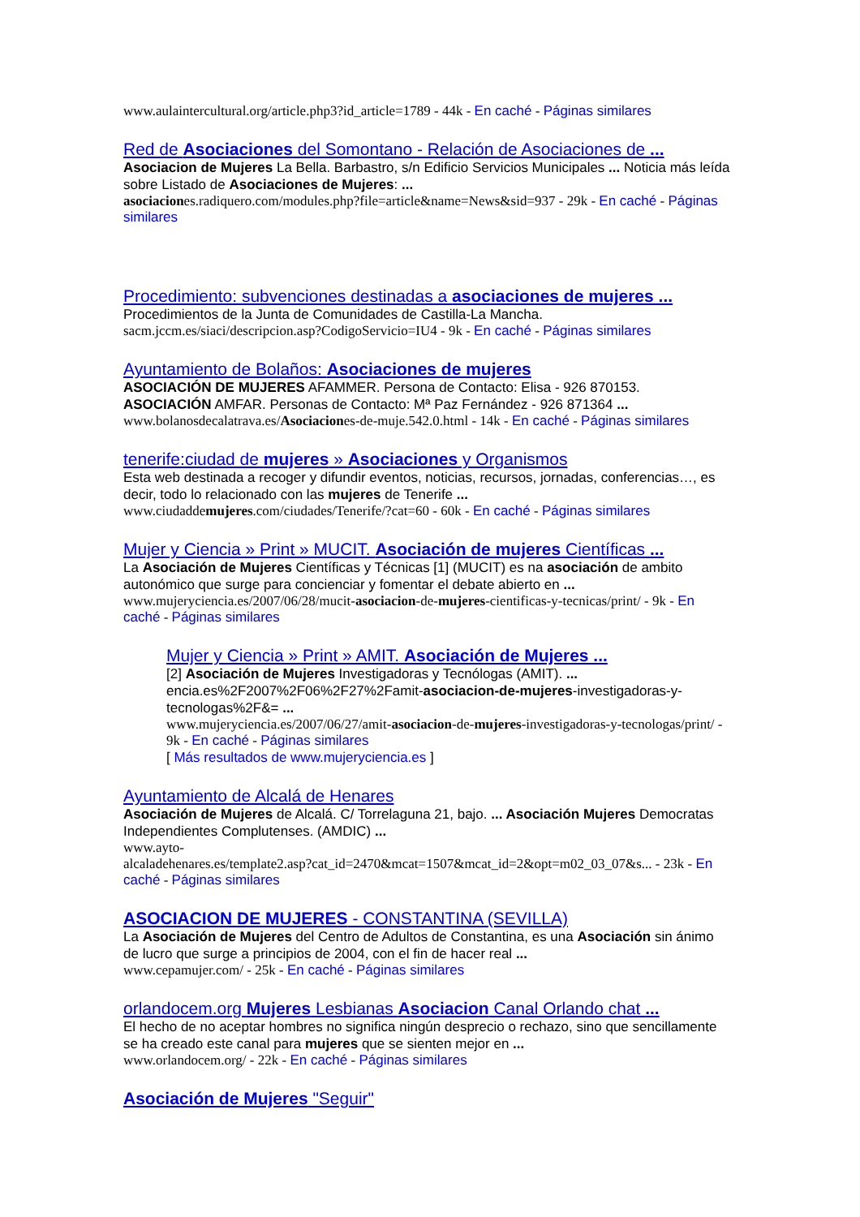www.aulaintercultural.org/article.php3?id_article=1789 - 44k - En caché - Páginas similares
Red de Asociaciones del Somontano - Relación de Asociaciones de ...
Asociacion de Mujeres La Bella. Barbastro, s/n Edificio Servicios Municipales ... Noticia más leída sobre Listado de Asociaciones de Mujeres: ...
asociaciones.radiquero.com/modules.php?file=article&name=News&sid=937 - 29k - En caché - Páginas similares
Procedimiento: subvenciones destinadas a asociaciones de mujeres ...
Procedimientos de la Junta de Comunidades de Castilla-La Mancha.
sacm.jccm.es/siaci/descripcion.asp?CodigoServicio=IU4 - 9k - En caché - Páginas similares
Ayuntamiento de Bolaños: Asociaciones de mujeres
ASOCIACIÓN DE MUJERES AFAMMER. Persona de Contacto: Elisa - 926 870153. ASOCIACIÓN AMFAR. Personas de Contacto: Mª Paz Fernández - 926 871364 ...
www.bolanosdecalatrava.es/Asociaciones-de-muje.542.0.html - 14k - En caché - Páginas similares
tenerife:ciudad de mujeres » Asociaciones y Organismos
Esta web destinada a recoger y difundir eventos, noticias, recursos, jornadas, conferencias…, es decir, todo lo relacionado con las mujeres de Tenerife ...
www.ciudaddemujeres.com/ciudades/Tenerife/?cat=60 - 60k - En caché - Páginas similares
Mujer y Ciencia » Print » MUCIT. Asociación de mujeres Científicas ...
La Asociación de Mujeres Científicas y Técnicas [1] (MUCIT) es na asociación de ambito autonómico que surge para concienciar y fomentar el debate abierto en ...
www.mujeryciencia.es/2007/06/28/mucit-asociacion-de-mujeres-cientificas-y-tecnicas/print/ - 9k - En caché - Páginas similares
Mujer y Ciencia » Print » AMIT. Asociación de Mujeres ...
[2] Asociación de Mujeres Investigadoras y Tecnólogas (AMIT). ... encia.es%2F2007%2F06%2F27%2Famit-asociacion-de-mujeres-investigadoras-y-tecnologas%2F&= ...
www.mujeryciencia.es/2007/06/27/amit-asociacion-de-mujeres-investigadoras-y-tecnologas/print/ - 9k - En caché - Páginas similares
[ Más resultados de www.mujeryciencia.es ]
Ayuntamiento de Alcalá de Henares
Asociación de Mujeres de Alcalá. C/ Torrelaguna 21, bajo. ... Asociación Mujeres Democratas Independientes Complutenses. (AMDIC) ...
www.ayto-
alcaladehenares.es/template2.asp?cat_id=2470&mcat=1507&mcat_id=2&opt=m02_03_07&s... - 23k - En caché - Páginas similares
ASOCIACION DE MUJERES - CONSTANTINA (SEVILLA)
La Asociación de Mujeres del Centro de Adultos de Constantina, es una Asociación sin ánimo de lucro que surge a principios de 2004, con el fin de hacer real ...
www.cepamujer.com/ - 25k - En caché - Páginas similares
orlandocem.org Mujeres Lesbianas Asociacion Canal Orlando chat ...
El hecho de no aceptar hombres no significa ningún desprecio o rechazo, sino que sencillamente se ha creado este canal para mujeres que se sienten mejor en ...
www.orlandocem.org/ - 22k - En caché - Páginas similares
Asociación de Mujeres "Seguir"